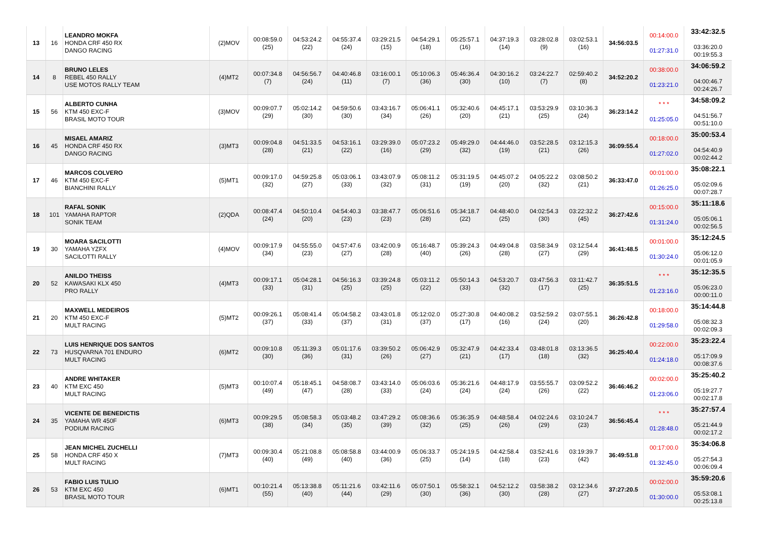| 13 | 16 | LEANDRO MOKFA HONDA CRF 450 RX DANGO RACING | (2)MOV | 00:08:59.0 (25) | 04:53:24.2 (22) | 04:55:37.4 (24) | 03:29:21.5 (15) | 04:54:29.1 (18) | 05:25:57.1 (16) | 04:37:19.3 (14) | 03:28:02.8 (9) | 03:02:53.1 (16) | 34:56:03.5 | 00:14:00.0 01:27:31.0 | 33:42:32.5 03:36:20.0 00:19:55.3 |
| 14 | 8 | BRUNO LELES REBEL 450 RALLY USE MOTOS RALLY TEAM | (4)MT2 | 00:07:34.8 (7) | 04:56:56.7 (24) | 04:40:46.8 (11) | 03:16:00.1 (7) | 05:10:06.3 (36) | 05:46:36.4 (30) | 04:30:16.2 (10) | 03:24:22.7 (7) | 02:59:40.2 (8) | 34:52:20.2 | 00:38:00.0 01:23:21.0 | 34:06:59.2 04:00:46.7 00:24:26.7 |
| 15 | 56 | ALBERTO CUNHA KTM 450 EXC-F BRASIL MOTO TOUR | (3)MOV | 00:09:07.7 (29) | 05:02:14.2 (30) | 04:59:50.6 (30) | 03:43:16.7 (34) | 05:06:41.1 (26) | 05:32:40.6 (20) | 04:45:17.1 (21) | 03:53:29.9 (25) | 03:10:36.3 (24) | 36:23:14.2 | * * * 01:25:05.0 | 34:58:09.2 04:51:56.7 00:51:10.0 |
| 16 | 45 | MISAEL AMARIZ HONDA CRF 450 RX DANGO RACING | (3)MT3 | 00:09:04.8 (28) | 04:51:33.5 (21) | 04:53:16.1 (22) | 03:29:39.0 (16) | 05:07:23.2 (29) | 05:49:29.0 (32) | 04:44:46.0 (19) | 03:52:28.5 (21) | 03:12:15.3 (26) | 36:09:55.4 | 00:18:00.0 01:27:02.0 | 35:00:53.4 04:54:40.9 00:02:44.2 |
| 17 | 46 | MARCOS COLVERO KTM 450 EXC-F BIANCHINI RALLY | (5)MT1 | 00:09:17.0 (32) | 04:59:25.8 (27) | 05:03:06.1 (33) | 03:43:07.9 (32) | 05:08:11.2 (31) | 05:31:19.5 (19) | 04:45:07.2 (20) | 04:05:22.2 (32) | 03:08:50.2 (21) | 36:33:47.0 | 00:01:00.0 01:26:25.0 | 35:08:22.1 05:02:09.6 00:07:28.7 |
| 18 | 101 | RAFAL SONIK YAMAHA RAPTOR SONIK TEAM | (2)QDA | 00:08:47.4 (24) | 04:50:10.4 (20) | 04:54:40.3 (23) | 03:38:47.7 (23) | 05:06:51.6 (28) | 05:34:18.7 (22) | 04:48:40.0 (25) | 04:02:54.3 (30) | 03:22:32.2 (45) | 36:27:42.6 | 00:15:00.0 01:31:24.0 | 35:11:18.6 05:05:06.1 00:02:56.5 |
| 19 | 30 | MOARA SACILOTTI YAMAHA YZFX SACILOTTI RALLY | (4)MOV | 00:09:17.9 (34) | 04:55:55.0 (23) | 04:57:47.6 (27) | 03:42:00.9 (28) | 05:16:48.7 (40) | 05:39:24.3 (26) | 04:49:04.8 (28) | 03:58:34.9 (27) | 03:12:54.4 (29) | 36:41:48.5 | 00:01:00.0 01:30:24.0 | 35:12:24.5 05:06:12.0 00:01:05.9 |
| 20 | 52 | ANILDO THEISS KAWASAKI KLX 450 PRO RALLY | (4)MT3 | 00:09:17.1 (33) | 05:04:28.1 (31) | 04:56:16.3 (25) | 03:39:24.8 (25) | 05:03:11.2 (22) | 05:50:14.3 (33) | 04:53:20.7 (32) | 03:47:56.3 (17) | 03:11:42.7 (25) | 36:35:51.5 | * * * 01:23:16.0 | 35:12:35.5 05:06:23.0 00:00:11.0 |
| 21 | 20 | MAXWELL MEDEIROS KTM 450 EXC-F MULT RACING | (5)MT2 | 00:09:26.1 (37) | 05:08:41.4 (33) | 05:04:58.2 (37) | 03:43:01.8 (31) | 05:12:02.0 (37) | 05:27:30.8 (17) | 04:40:08.2 (16) | 03:52:59.2 (24) | 03:07:55.1 (20) | 36:26:42.8 | 00:18:00.0 01:29:58.0 | 35:14:44.8 05:08:32.3 00:02:09.3 |
| 22 | 73 | LUIS HENRIQUE DOS SANTOS HUSQVARNA 701 ENDURO MULT RACING | (6)MT2 | 00:09:10.8 (30) | 05:11:39.3 (36) | 05:01:17.6 (31) | 03:39:50.2 (26) | 05:06:42.9 (27) | 05:32:47.9 (21) | 04:42:33.4 (17) | 03:48:01.8 (18) | 03:13:36.5 (32) | 36:25:40.4 | 00:22:00.0 01:24:18.0 | 35:23:22.4 05:17:09.9 00:08:37.6 |
| 23 | 40 | ANDRE WHITAKER KTM EXC 450 MULT RACING | (5)MT3 | 00:10:07.4 (49) | 05:18:45.1 (47) | 04:58:08.7 (28) | 03:43:14.0 (33) | 05:06:03.6 (24) | 05:36:21.6 (24) | 04:48:17.9 (24) | 03:55:55.7 (26) | 03:09:52.2 (22) | 36:46:46.2 | 00:02:00.0 01:23:06.0 | 35:25:40.2 05:19:27.7 00:02:17.8 |
| 24 | 35 | VICENTE DE BENEDICTIS YAMAHA WR 450F PODIUM RACING | (6)MT3 | 00:09:29.5 (38) | 05:08:58.3 (34) | 05:03:48.2 (35) | 03:47:29.2 (39) | 05:08:36.6 (32) | 05:36:35.9 (25) | 04:48:58.4 (26) | 04:02:24.6 (29) | 03:10:24.7 (23) | 36:56:45.4 | * * * 01:28:48.0 | 35:27:57.4 05:21:44.9 00:02:17.2 |
| 25 | 58 | JEAN MICHEL ZUCHELLI HONDA CRF 450 X MULT RACING | (7)MT3 | 00:09:30.4 (40) | 05:21:08.8 (49) | 05:08:58.8 (40) | 03:44:00.9 (36) | 05:06:33.7 (25) | 05:24:19.5 (14) | 04:42:58.4 (18) | 03:52:41.6 (23) | 03:19:39.7 (42) | 36:49:51.8 | 00:17:00.0 01:32:45.0 | 35:34:06.8 05:27:54.3 00:06:09.4 |
| 26 | 53 | FABIO LUIS TULIO KTM EXC 450 BRASIL MOTO TOUR | (6)MT1 | 00:10:21.4 (55) | 05:13:38.8 (40) | 05:11:21.6 (44) | 03:42:11.6 (29) | 05:07:50.1 (30) | 05:58:32.1 (36) | 04:52:12.2 (30) | 03:58:38.2 (28) | 03:12:34.6 (27) | 37:27:20.5 | 00:02:00.0 01:30:00.0 | 35:59:20.6 05:53:08.1 00:25:13.8 |